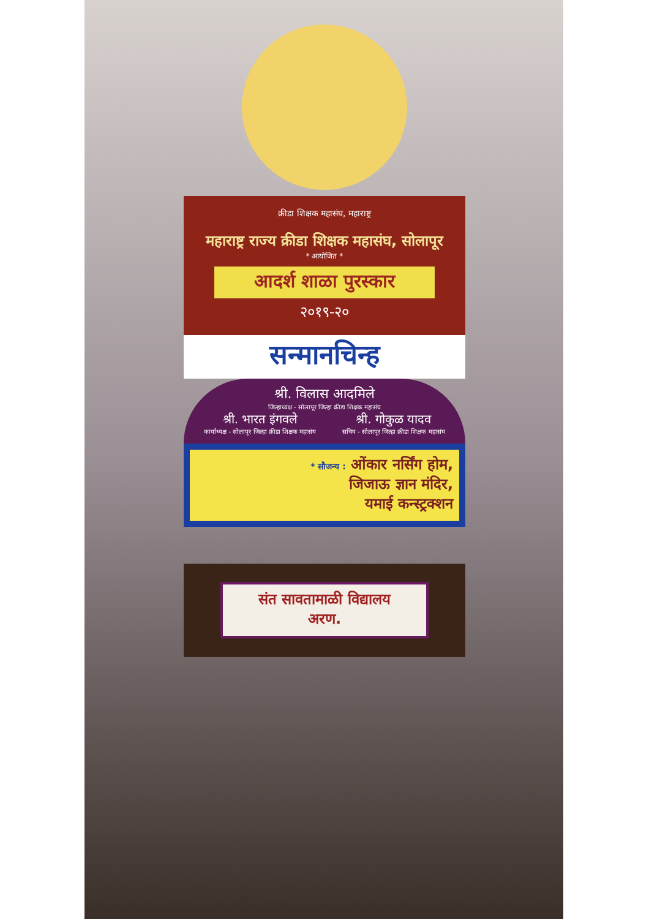क्रीडा शिक्षक महासंघ, महाराष्ट्र
महाराष्ट्र राज्य क्रीडा शिक्षक महासंघ, सोलापूर
* आयोजित *
आदर्श शाळा पुरस्कार
२०१९-२०
सन्मानचिन्ह
श्री. विलास आदमिले
जिल्हाध्यक्ष - सोलापूर जिल्हा क्रीडा शिक्षक महासंघ
श्री. भारत इंगवले
कार्याध्यक्ष - सोलापूर जिल्हा क्रीडा शिक्षक महासंघ
श्री. गोकुळ यादव
सचिव - सोलापूर जिल्हा क्रीडा शिक्षक महासंघ
* सौजन्य : ओंकार नर्सिंग होम,
जिजाऊ ज्ञान मंदिर,
यमाई कन्स्ट्रक्शन
संत सावतामाळी विद्यालय
अरण.